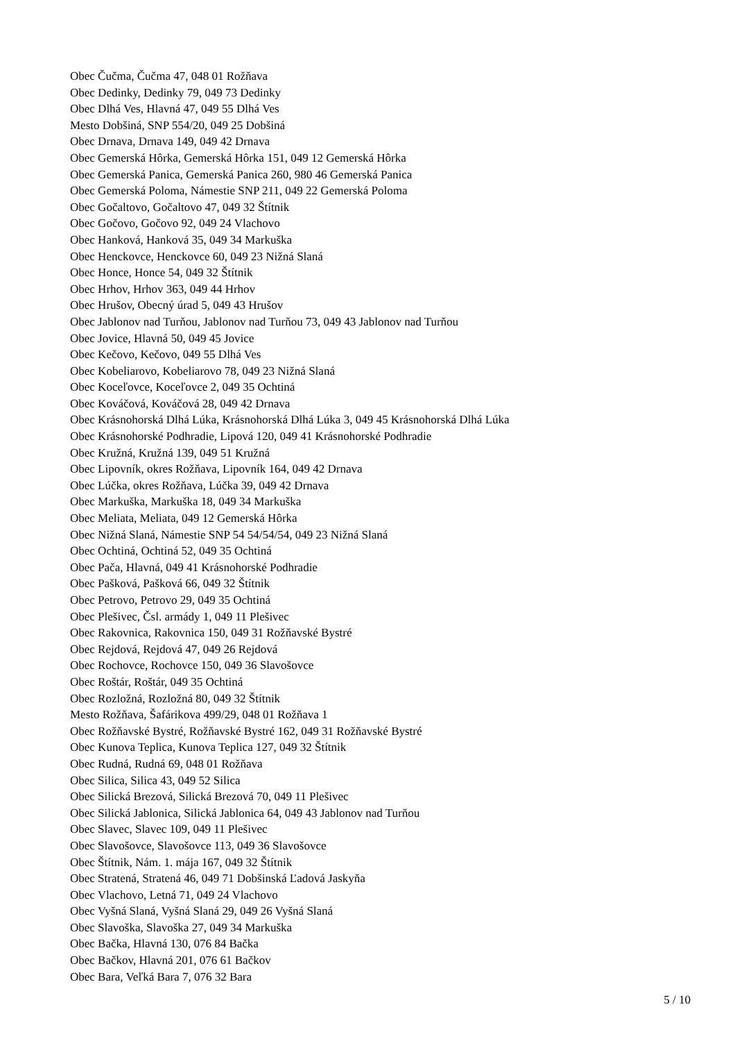Obec Čučma, Čučma 47, 048 01 Rožňava
Obec Dedinky, Dedinky 79, 049 73 Dedinky
Obec Dlhá Ves, Hlavná 47, 049 55 Dlhá Ves
Mesto Dobšiná, SNP 554/20, 049 25 Dobšiná
Obec Drnava, Drnava 149, 049 42 Drnava
Obec Gemerská Hôrka, Gemerská Hôrka 151, 049 12 Gemerská Hôrka
Obec Gemerská Panica, Gemerská Panica 260, 980 46 Gemerská Panica
Obec Gemerská Poloma, Námestie SNP 211, 049 22 Gemerská Poloma
Obec Gočaltovo, Gočaltovo 47, 049 32 Štítnik
Obec Gočovo, Gočovo 92, 049 24 Vlachovo
Obec Hanková, Hanková 35, 049 34 Markuška
Obec Henckovce, Henckovce 60, 049 23 Nižná Slaná
Obec Honce, Honce 54, 049 32 Štítnik
Obec Hrhov, Hrhov 363, 049 44 Hrhov
Obec Hrušov, Obecný úrad 5, 049 43 Hrušov
Obec Jablonov nad Turňou, Jablonov nad Turňou 73, 049 43 Jablonov nad Turňou
Obec Jovice, Hlavná 50, 049 45 Jovice
Obec Kečovo, Kečovo, 049 55 Dlhá Ves
Obec Kobeliarovo, Kobeliarovo 78, 049 23 Nižná Slaná
Obec Koceľovce, Koceľovce 2, 049 35 Ochtiná
Obec Kováčová, Kováčová 28, 049 42 Drnava
Obec Krásnohorská Dlhá Lúka, Krásnohorská Dlhá Lúka 3, 049 45 Krásnohorská Dlhá Lúka
Obec Krásnohorské Podhradie, Lipová 120, 049 41 Krásnohorské Podhradie
Obec Kružná, Kružná 139, 049 51 Kružná
Obec Lipovník, okres Rožňava, Lipovník 164, 049 42 Drnava
Obec Lúčka, okres Rožňava, Lúčka 39, 049 42 Drnava
Obec Markuška, Markuška 18, 049 34 Markuška
Obec Meliata, Meliata, 049 12 Gemerská Hôrka
Obec Nižná Slaná, Námestie SNP 54 54/54/54, 049 23 Nižná Slaná
Obec Ochtiná, Ochtiná 52, 049 35 Ochtiná
Obec Pača, Hlavná, 049 41 Krásnohorské Podhradie
Obec Pašková, Pašková 66, 049 32 Štítnik
Obec Petrovo, Petrovo 29, 049 35 Ochtiná
Obec Plešivec, Čsl. armády 1, 049 11 Plešivec
Obec Rakovnica, Rakovnica 150, 049 31 Rožňavské Bystré
Obec Rejdová, Rejdová 47, 049 26 Rejdová
Obec Rochovce, Rochovce 150, 049 36 Slavošovce
Obec Roštár, Roštár, 049 35 Ochtiná
Obec Rozložná, Rozložná 80, 049 32 Štítnik
Mesto Rožňava, Šafárikova 499/29, 048 01 Rožňava 1
Obec Rožňavské Bystré, Rožňavské Bystré 162, 049 31 Rožňavské Bystré
Obec Kunova Teplica, Kunova Teplica 127, 049 32 Štítnik
Obec Rudná, Rudná 69, 048 01 Rožňava
Obec Silica, Silica 43, 049 52 Silica
Obec Silická Brezová, Silická Brezová 70, 049 11 Plešivec
Obec Silická Jablonica, Silická Jablonica 64, 049 43 Jablonov nad Turňou
Obec Slavec, Slavec 109, 049 11 Plešivec
Obec Slavošovce, Slavošovce 113, 049 36 Slavošovce
Obec Štítnik, Nám. 1. mája 167, 049 32 Štítnik
Obec Stratená, Stratená 46, 049 71 Dobšinská Ľadová Jaskyňa
Obec Vlachovo, Letná 71, 049 24 Vlachovo
Obec Vyšná Slaná, Vyšná Slaná 29, 049 26 Vyšná Slaná
Obec Slavoška, Slavoška 27, 049 34 Markuška
Obec Bačka, Hlavná 130, 076 84 Bačka
Obec Bačkov, Hlavná 201, 076 61 Bačkov
Obec Bara, Veľká Bara 7, 076 32 Bara
5 / 10